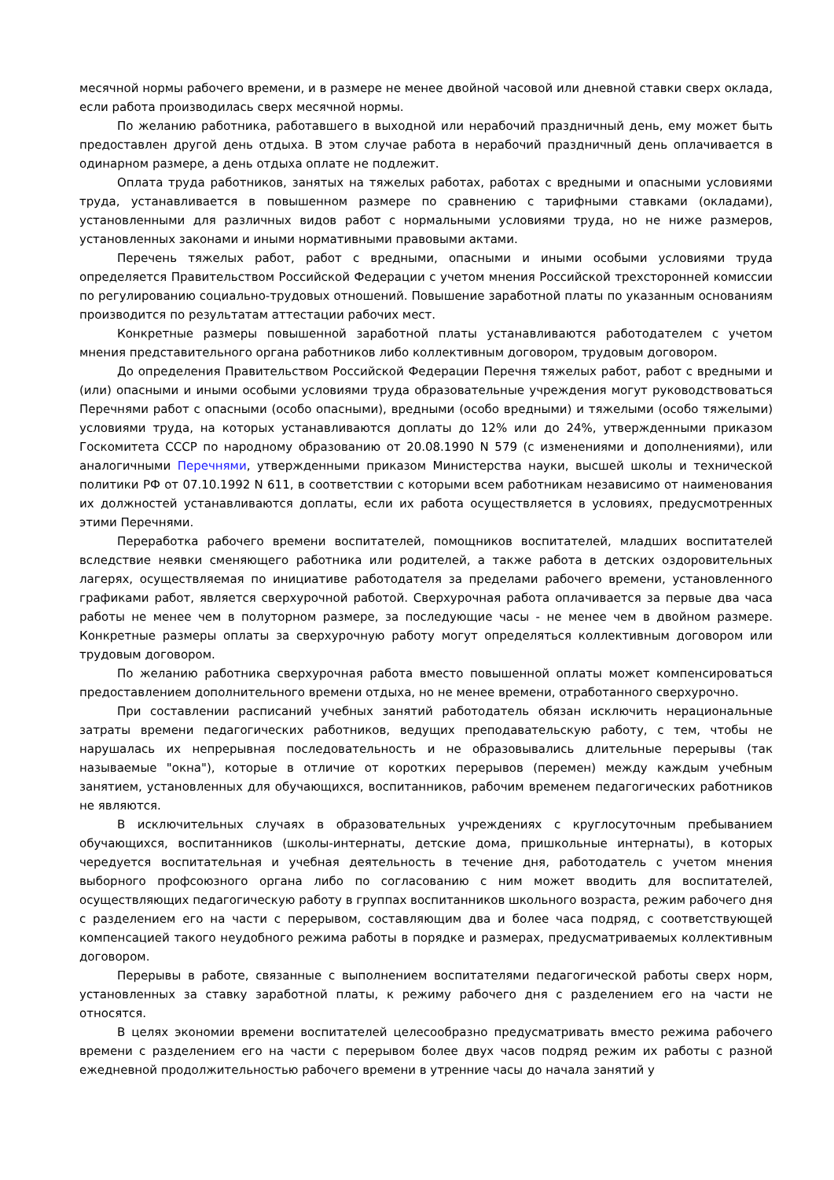месячной нормы рабочего времени, и в размере не менее двойной часовой или дневной ставки сверх оклада, если работа производилась сверх месячной нормы.
По желанию работника, работавшего в выходной или нерабочий праздничный день, ему может быть предоставлен другой день отдыха. В этом случае работа в нерабочий праздничный день оплачивается в одинарном размере, а день отдыха оплате не подлежит.
Оплата труда работников, занятых на тяжелых работах, работах с вредными и опасными условиями труда, устанавливается в повышенном размере по сравнению с тарифными ставками (окладами), установленными для различных видов работ с нормальными условиями труда, но не ниже размеров, установленных законами и иными нормативными правовыми актами.
Перечень тяжелых работ, работ с вредными, опасными и иными особыми условиями труда определяется Правительством Российской Федерации с учетом мнения Российской трехсторонней комиссии по регулированию социально-трудовых отношений. Повышение заработной платы по указанным основаниям производится по результатам аттестации рабочих мест.
Конкретные размеры повышенной заработной платы устанавливаются работодателем с учетом мнения представительного органа работников либо коллективным договором, трудовым договором.
До определения Правительством Российской Федерации Перечня тяжелых работ, работ с вредными и (или) опасными и иными особыми условиями труда образовательные учреждения могут руководствоваться Перечнями работ с опасными (особо опасными), вредными (особо вредными) и тяжелыми (особо тяжелыми) условиями труда, на которых устанавливаются доплаты до 12% или до 24%, утвержденными приказом Госкомитета СССР по народному образованию от 20.08.1990 N 579 (с изменениями и дополнениями), или аналогичными Перечнями, утвержденными приказом Министерства науки, высшей школы и технической политики РФ от 07.10.1992 N 611, в соответствии с которыми всем работникам независимо от наименования их должностей устанавливаются доплаты, если их работа осуществляется в условиях, предусмотренных этими Перечнями.
Переработка рабочего времени воспитателей, помощников воспитателей, младших воспитателей вследствие неявки сменяющего работника или родителей, а также работа в детских оздоровительных лагерях, осуществляемая по инициативе работодателя за пределами рабочего времени, установленного графиками работ, является сверхурочной работой. Сверхурочная работа оплачивается за первые два часа работы не менее чем в полуторном размере, за последующие часы - не менее чем в двойном размере. Конкретные размеры оплаты за сверхурочную работу могут определяться коллективным договором или трудовым договором.
По желанию работника сверхурочная работа вместо повышенной оплаты может компенсироваться предоставлением дополнительного времени отдыха, но не менее времени, отработанного сверхурочно.
При составлении расписаний учебных занятий работодатель обязан исключить нерациональные затраты времени педагогических работников, ведущих преподавательскую работу, с тем, чтобы не нарушалась их непрерывная последовательность и не образовывались длительные перерывы (так называемые "окна"), которые в отличие от коротких перерывов (перемен) между каждым учебным занятием, установленных для обучающихся, воспитанников, рабочим временем педагогических работников не являются.
В исключительных случаях в образовательных учреждениях с круглосуточным пребыванием обучающихся, воспитанников (школы-интернаты, детские дома, пришкольные интернаты), в которых чередуется воспитательная и учебная деятельность в течение дня, работодатель с учетом мнения выборного профсоюзного органа либо по согласованию с ним может вводить для воспитателей, осуществляющих педагогическую работу в группах воспитанников школьного возраста, режим рабочего дня с разделением его на части с перерывом, составляющим два и более часа подряд, с соответствующей компенсацией такого неудобного режима работы в порядке и размерах, предусматриваемых коллективным договором.
Перерывы в работе, связанные с выполнением воспитателями педагогической работы сверх норм, установленных за ставку заработной платы, к режиму рабочего дня с разделением его на части не относятся.
В целях экономии времени воспитателей целесообразно предусматривать вместо режима рабочего времени с разделением его на части с перерывом более двух часов подряд режим их работы с разной ежедневной продолжительностью рабочего времени в утренние часы до начала занятий у